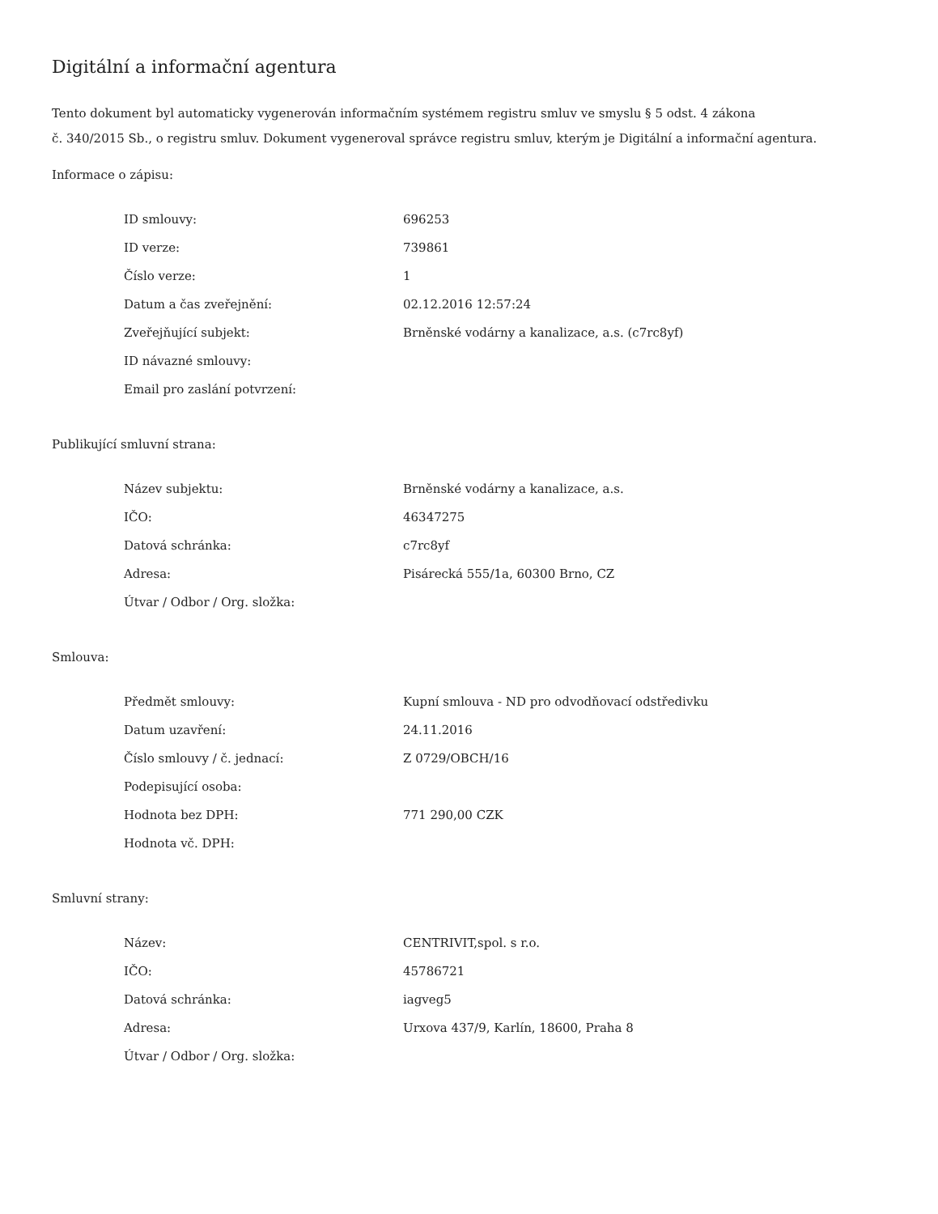Digitální a informační agentura
Tento dokument byl automaticky vygenerován informačním systémem registru smluv ve smyslu § 5 odst. 4 zákona
č. 340/2015 Sb., o registru smluv. Dokument vygeneroval správce registru smluv, kterým je Digitální a informační agentura.
Informace o zápisu:
| ID smlouvy: | 696253 |
| ID verze: | 739861 |
| Číslo verze: | 1 |
| Datum a čas zveřejnění: | 02.12.2016 12:57:24 |
| Zveřejňující subjekt: | Brněnské vodárny a kanalizace, a.s. (c7rc8yf) |
| ID návazné smlouvy: | |
| Email pro zaslání potvrzení: | |
Publikující smluvní strana:
| Název subjektu: | Brněnské vodárny a kanalizace, a.s. |
| IČO: | 46347275 |
| Datová schránka: | c7rc8yf |
| Adresa: | Pisárecká 555/1a, 60300 Brno, CZ |
| Útvar / Odbor / Org. složka: | |
Smlouva:
| Předmět smlouvy: | Kupní smlouva - ND pro odvodňovací odstředivku |
| Datum uzavření: | 24.11.2016 |
| Číslo smlouvy / č. jednací: | Z 0729/OBCH/16 |
| Podepisující osoba: | |
| Hodnota bez DPH: | 771 290,00 CZK |
| Hodnota vč. DPH: | |
Smluvní strany:
| Název: | CENTRIVIT,spol. s r.o. |
| IČO: | 45786721 |
| Datová schránka: | iagveg5 |
| Adresa: | Urxova 437/9, Karlín, 18600, Praha 8 |
| Útvar / Odbor / Org. složka: | |